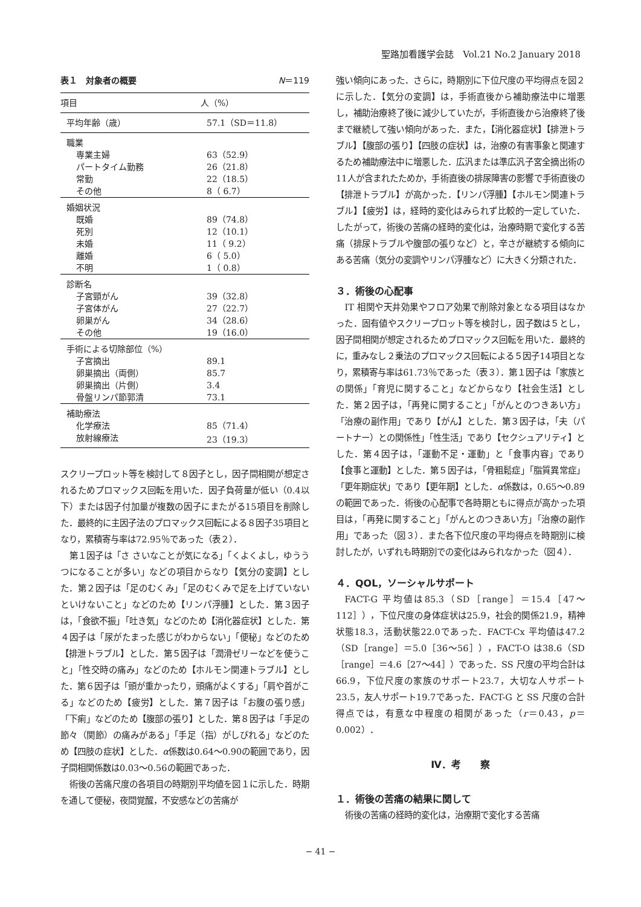聖路加看護学会誌　Vol.21 No.2 January 2018
表１　対象者の概要 N＝119
| 項目 | 人（%） |
| --- | --- |
| 平均年齢（歳） | 57.1（SD＝11.8） |
| 職業 | |
| 専業主婦 | 63（52.9） |
| パートタイム勤務 | 26（21.8） |
| 常勤 | 22（18.5） |
| その他 | 8（ 6.7） |
| 婚姻状況 | |
| 既婚 | 89（74.8） |
| 死別 | 12（10.1） |
| 未婚 | 11（ 9.2） |
| 離婚 | 6（ 5.0） |
| 不明 | 1（ 0.8） |
| 診断名 | |
| 子宮頸がん | 39（32.8） |
| 子宮体がん | 27（22.7） |
| 卵巣がん | 34（28.6） |
| その他 | 19（16.0） |
| 手術による切除部位（%） | |
| 子宮摘出 | 89.1 |
| 卵巣摘出（両側） | 85.7 |
| 卵巣摘出（片側） | 3.4 |
| 骨盤リンパ節郭清 | 73.1 |
| 補助療法 | |
| 化学療法 | 85（71.4） |
| 放射線療法 | 23（19.3） |
スクリープロット等を検討して８因子とし，因子間相関が想定されるためプロマックス回転を用いた．因子負荷量が低い（0.4以下）または因子付加量が複数の因子にまたがる15項目を削除した．最終的に主因子法のプロマックス回転による８因子35項目となり，累積寄与率は72.95％であった（表２）．
第１因子は「さ さいなことが気になる」「くよくよし，ゆううつになることが多い」などの項目からなり【気分の変調】とした．第２因子は「足のむくみ」「足のむくみで足を上げていないといけないこと」などのため【リンパ浮腫】とした．第３因子は，「食欲不振」「吐き気」などのため【消化器症状】とした．第４因子は「尿がたまった感じがわからない」「便秘」などのため【排泄トラブル】とした．第５因子は「潤滑ゼリーなどを使うこと」「性交時の痛み」などのため【ホルモン関連トラブル】とした．第６因子は「頭が重かったり，頭痛がよくする」「肩や首がこる」などのため【疲労】とした．第７因子は「お腹の張り感」「下痢」などのため【腹部の張り】とした．第８因子は「手足の節々（関節）の痛みがある」「手足（指）がしびれる」などのため【四肢の症状】とした．α係数は0.64～0.90の範囲であり，因子間相関係数は0.03～0.56の範囲であった．
術後の苦痛尺度の各項目の時期別平均値を図１に示した．時期を通して便秘，夜間覚醒，不安感などの苦痛が
強い傾向にあった．さらに，時期別に下位尺度の平均得点を図２に示した．【気分の変調】は，手術直後から補助療法中に増悪し，補助治療終了後に減少していたが，手術直後から治療終了後まで継続して強い傾向があった．また，【消化器症状】【排泄トラブル】【腹部の張り】【四肢の症状】は，治療の有害事象と関連するため補助療法中に増悪した．広汎または準広汎子宮全摘出術の11人が含まれたためか，手術直後の排尿障害の影響で手術直後の【排泄トラブル】が高かった．【リンパ浮腫】【ホルモン関連トラブル】【疲労】は，経時的変化はみられず比較的一定していた．したがって，術後の苦痛の経時的変化は，治療時期で変化する苦痛（排尿トラブルや腹部の張りなど）と，辛さが継続する傾向にある苦痛（気分の変調やリンパ浮腫など）に大きく分類された．
３．術後の心配事
IT 相関や天井効果やフロア効果で削除対象となる項目はなかった．固有値やスクリープロット等を検討し，因子数は５とし，因子間相関が想定されるためプロマックス回転を用いた．最終的に，重みなし２乗法のプロマックス回転による５因子14項目となり，累積寄与率は61.73％であった（表３）．第１因子は「家族との関係」「育児に関すること」などからなり【社会生活】とした．第２因子は，「再発に関すること」「がんとのつきあい方」「治療の副作用」であり【がん】とした．第３因子は，「夫（パートナー）との関係性」「性生活」であり【セクシュアリティ】とした．第４因子は，「運動不足・運動」と「食事内容」であり【食事と運動】とした．第５因子は，「骨粗鬆症」「脂質異常症」「更年期症状」であり【更年期】とした．α係数は，0.65～0.89の範囲であった．術後の心配事で各時期ともに得点が高かった項目は，「再発に関すること」「がんとのつきあい方」「治療の副作用」であった（図３）．また各下位尺度の平均得点を時期別に検討したが，いずれも時期別での変化はみられなかった（図４）．
４．QOL，ソーシャルサポート
FACT-G 平均値は85.3（SD［range］＝15.4［47～112］），下位尺度の身体症状は25.9，社会的関係21.9，精神状態18.3，活動状態22.0であった．FACT-Cx 平均値は47.2（SD［range］＝5.0［36～56］），FACT-O は38.6（SD［range］＝4.6［27～44］）であった．SS 尺度の平均合計は66.9，下位尺度の家族のサポート23.7，大切な人サポート23.5，友人サポート19.7であった．FACT-G と SS 尺度の合計得点では，有意な中程度の相関があった（r＝0.43，p＝0.002）．
Ⅳ．考　　察
１．術後の苦痛の結果に関して
術後の苦痛の経時的変化は，治療期で変化する苦痛
− 41 −